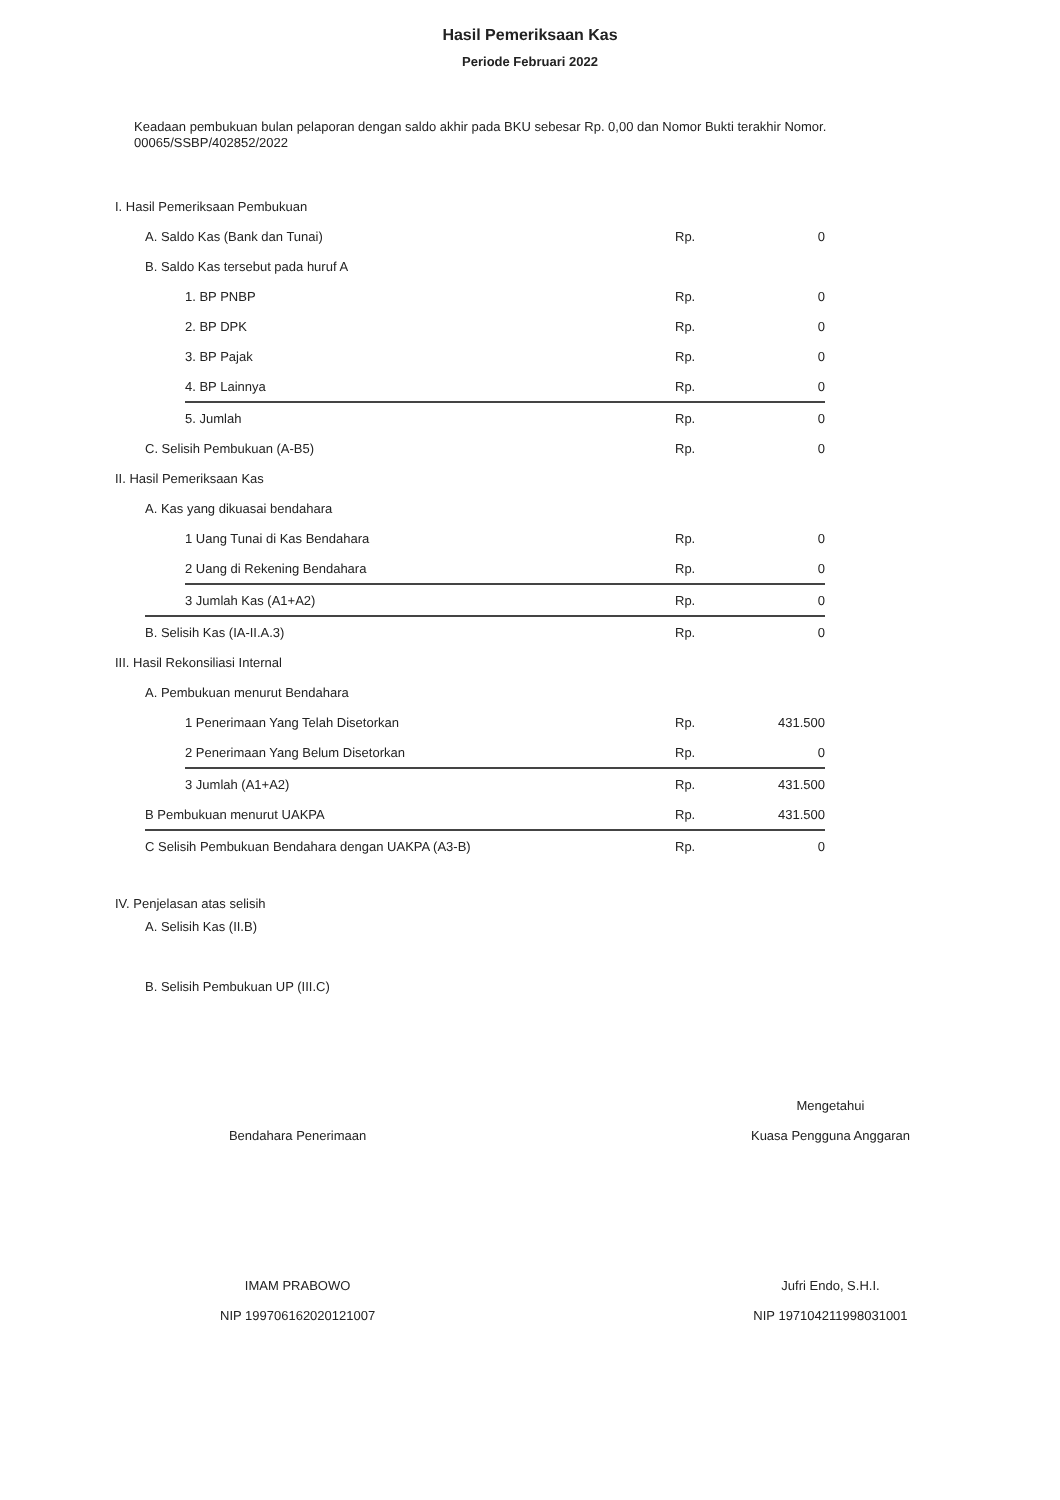Hasil Pemeriksaan Kas
Periode Februari 2022
Keadaan pembukuan bulan pelaporan dengan saldo akhir pada BKU sebesar Rp. 0,00 dan Nomor Bukti terakhir Nomor. 00065/SSBP/402852/2022
| I. Hasil Pemeriksaan Pembukuan | | | | |
| | A. Saldo Kas (Bank dan Tunai) | | Rp. | 0 |
| | B. Saldo Kas tersebut pada huruf A | | | |
| | | 1. BP PNBP | Rp. | 0 |
| | | 2. BP DPK | Rp. | 0 |
| | | 3. BP Pajak | Rp. | 0 |
| | | 4. BP Lainnya | Rp. | 0 |
| | | 5. Jumlah | Rp. | 0 |
| | C. Selisih Pembukuan (A-B5) | | Rp. | 0 |
| II. Hasil Pemeriksaan Kas | | | | |
| | A. Kas yang dikuasai bendahara | | | |
| | | 1 Uang Tunai di Kas Bendahara | Rp. | 0 |
| | | 2 Uang di Rekening Bendahara | Rp. | 0 |
| | | 3 Jumlah Kas (A1+A2) | Rp. | 0 |
| | B. Selisih Kas (IA-II.A.3) | | Rp. | 0 |
| III. Hasil Rekonsiliasi Internal | | | | |
| | A. Pembukuan menurut Bendahara | | | |
| | | 1 Penerimaan Yang Telah Disetorkan | Rp. | 431.500 |
| | | 2 Penerimaan Yang Belum Disetorkan | Rp. | 0 |
| | | 3 Jumlah (A1+A2) | Rp. | 431.500 |
| | B Pembukuan menurut UAKPA | | Rp. | 431.500 |
| | C Selisih Pembukuan Bendahara dengan UAKPA (A3-B) | | Rp. | 0 |
| IV. Penjelasan atas selisih | | | | |
| | A. Selisih Kas (II.B) | | | |
| | B. Selisih Pembukuan UP (III.C) | | | |
Bendahara Penerimaan
IMAM PRABOWO
NIP 199706162020121007
Mengetahui
Kuasa Pengguna Anggaran
Jufri Endo, S.H.I.
NIP 197104211998031001